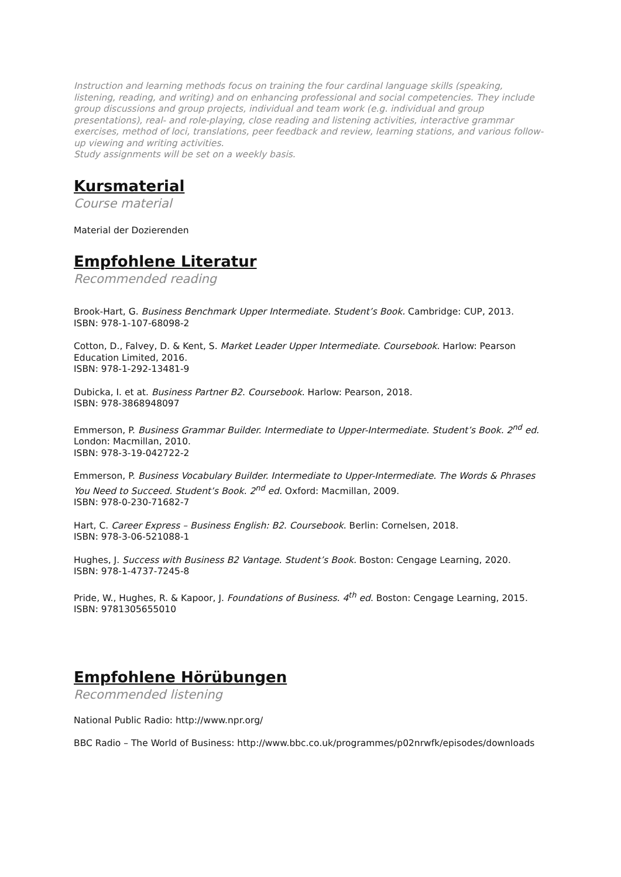Instruction and learning methods focus on training the four cardinal language skills (speaking, listening, reading, and writing) and on enhancing professional and social competencies. They include group discussions and group projects, individual and team work (e.g. individual and group presentations), real- and role-playing, close reading and listening activities, interactive grammar exercises, method of loci, translations, peer feedback and review, learning stations, and various follow-up viewing and writing activities.
Study assignments will be set on a weekly basis.
Kursmaterial
Course material
Material der Dozierenden
Empfohlene Literatur
Recommended reading
Brook-Hart, G. Business Benchmark Upper Intermediate. Student’s Book. Cambridge: CUP, 2013.
ISBN: 978-1-107-68098-2
Cotton, D., Falvey, D. & Kent, S. Market Leader Upper Intermediate. Coursebook. Harlow: Pearson Education Limited, 2016.
ISBN: 978-1-292-13481-9
Dubicka, I. et at. Business Partner B2. Coursebook. Harlow: Pearson, 2018.
ISBN: 978-3868948097
Emmerson, P. Business Grammar Builder. Intermediate to Upper-Intermediate. Student’s Book. 2<sup>nd</sup> ed. London: Macmillan, 2010.
ISBN: 978-3-19-042722-2
Emmerson, P. Business Vocabulary Builder. Intermediate to Upper-Intermediate. The Words & Phrases You Need to Succeed. Student’s Book. 2<sup>nd</sup> ed. Oxford: Macmillan, 2009.
ISBN: 978-0-230-71682-7
Hart, C. Career Express – Business English: B2. Coursebook. Berlin: Cornelsen, 2018.
ISBN: 978-3-06-521088-1
Hughes, J. Success with Business B2 Vantage. Student’s Book. Boston: Cengage Learning, 2020.
ISBN: 978-1-4737-7245-8
Pride, W., Hughes, R. & Kapoor, J. Foundations of Business. 4<sup>th</sup> ed. Boston: Cengage Learning, 2015.
ISBN: 9781305655010
Empfohlene Hörübungen
Recommended listening
National Public Radio: http://www.npr.org/
BBC Radio – The World of Business: http://www.bbc.co.uk/programmes/p02nrwfk/episodes/downloads